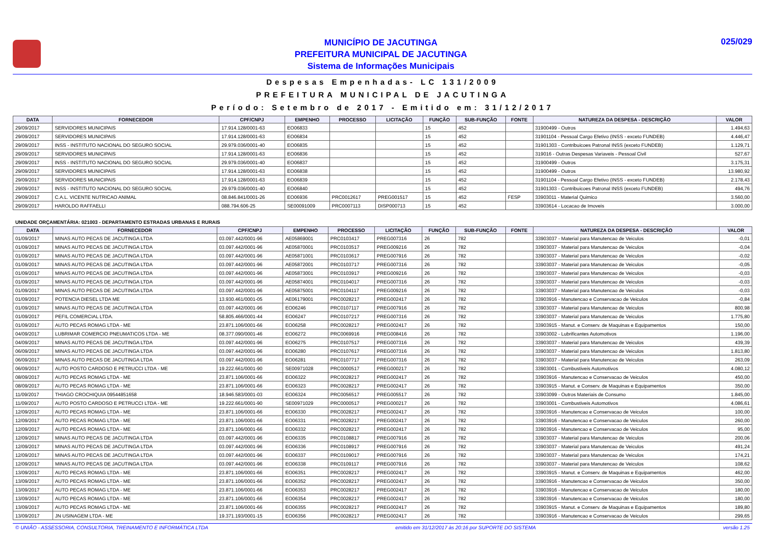MUNICÍPIO DE JACUTINGA
PREFEITURA MUNICIPAL DE JACUTINGA
Sistema de Informações Municipais
025/029
Despesas Empenhadas- LC 131/2009
PREFEITURA MUNICIPAL DE JACUTINGA
Período: Setembro de 2017 - Emitido em: 31/12/2017
| DATA | FORNECEDOR | CPF/CNPJ | EMPENHO | PROCESSO | LICITAÇÃO | FUNÇÃO | SUB-FUNÇÃO | FONTE | NATUREZA DA DESPESA - DESCRIÇÃO | VALOR |
| --- | --- | --- | --- | --- | --- | --- | --- | --- | --- | --- |
| 29/09/2017 | SERVIDORES MUNICIPAIS | 17.914.128/0001-63 | EO06833 | | | 15 | 452 | | 31900499 - Outros | 1.494,63 |
| 29/09/2017 | SERVIDORES MUNICIPAIS | 17.914.128/0001-63 | EO06834 | | | 15 | 452 | | 31901104 - Pessoal Cargo Efetivo (INSS - exceto FUNDEB) | 4.446,47 |
| 29/09/2017 | INSS - INSTITUTO NACIONAL DO SEGURO SOCIAL | 29.979.036/0001-40 | EO06835 | | | 15 | 452 | | 31901303 - Contribuicoes Patronal INSS (exceto FUNDEB) | 1.129,71 |
| 29/09/2017 | SERVIDORES MUNICIPAIS | 17.914.128/0001-63 | EO06836 | | | 15 | 452 | | 319016 - Outras Despesas Variaveis - Pessoal Civil | 527,67 |
| 29/09/2017 | INSS - INSTITUTO NACIONAL DO SEGURO SOCIAL | 29.979.036/0001-40 | EO06837 | | | 15 | 452 | | 31900499 - Outros | 3.175,31 |
| 29/09/2017 | SERVIDORES MUNICIPAIS | 17.914.128/0001-63 | EO06838 | | | 15 | 452 | | 31900499 - Outros | 13.980,92 |
| 29/09/2017 | SERVIDORES MUNICIPAIS | 17.914.128/0001-63 | EO06839 | | | 15 | 452 | | 31901104 - Pessoal Cargo Efetivo (INSS - exceto FUNDEB) | 2.178,43 |
| 29/09/2017 | INSS - INSTITUTO NACIONAL DO SEGURO SOCIAL | 29.979.036/0001-40 | EO06840 | | | 15 | 452 | | 31901303 - Contribuicoes Patronal INSS (exceto FUNDEB) | 494,76 |
| 29/09/2017 | C.A.L. VICENTE NUTRICAO ANIMAL | 08.846.841/0001-26 | EO06936 | PRC0012617 | PREG001517 | 15 | 452 | FESP | 33903011 - Material Quimico | 3.560,00 |
| 29/09/2017 | HAROLDO RAFFAELLI | 088.794.606-25 | SE00091009 | PRC0007113 | DISP000713 | 15 | 452 | | 33903614 - Locacao de Imoveis | 3.000,00 |
UNIDADE ORÇAMENTÁRIA: 021003 - DEPARTAMENTO ESTRADAS URBANAS E RURAIS
| DATA | FORNECEDOR | CPF/CNPJ | EMPENHO | PROCESSO | LICITAÇÃO | FUNÇÃO | SUB-FUNÇÃO | FONTE | NATUREZA DA DESPESA - DESCRIÇÃO | VALOR |
| --- | --- | --- | --- | --- | --- | --- | --- | --- | --- | --- |
| 01/09/2017 | MINAS AUTO PECAS DE JACUTINGA LTDA | 03.097.442/0001-96 | AE05869001 | PRC0103417 | PREG007316 | 26 | 782 | | 33903037 - Material para Manutencao de Veiculos | -0,01 |
| 01/09/2017 | MINAS AUTO PECAS DE JACUTINGA LTDA | 03.097.442/0001-96 | AE05870001 | PRC0103517 | PREG009216 | 26 | 782 | | 33903037 - Material para Manutencao de Veiculos | -0,04 |
| 01/09/2017 | MINAS AUTO PECAS DE JACUTINGA LTDA | 03.097.442/0001-96 | AE05871001 | PRC0103617 | PREG007916 | 26 | 782 | | 33903037 - Material para Manutencao de Veiculos | -0,02 |
| 01/09/2017 | MINAS AUTO PECAS DE JACUTINGA LTDA | 03.097.442/0001-96 | AE05872001 | PRC0103717 | PREG007316 | 26 | 782 | | 33903037 - Material para Manutencao de Veiculos | -0,05 |
| 01/09/2017 | MINAS AUTO PECAS DE JACUTINGA LTDA | 03.097.442/0001-96 | AE05873001 | PRC0103917 | PREG009216 | 26 | 782 | | 33903037 - Material para Manutencao de Veiculos | -0,03 |
| 01/09/2017 | MINAS AUTO PECAS DE JACUTINGA LTDA | 03.097.442/0001-96 | AE05874001 | PRC0104017 | PREG007316 | 26 | 782 | | 33903037 - Material para Manutencao de Veiculos | -0,03 |
| 01/09/2017 | MINAS AUTO PECAS DE JACUTINGA LTDA | 03.097.442/0001-96 | AE05875001 | PRC0104117 | PREG009216 | 26 | 782 | | 33903037 - Material para Manutencao de Veiculos | -0,03 |
| 01/09/2017 | POTENCIA DIESEL LTDA ME | 13.930.461/0001-05 | AE06179001 | PRC0028217 | PREG002417 | 26 | 782 | | 33903916 - Manutencao e Conservacao de Veiculos | -0,84 |
| 01/09/2017 | MINAS AUTO PECAS DE JACUTINGA LTDA | 03.097.442/0001-96 | EO06246 | PRC0107117 | PREG007916 | 26 | 782 | | 33903037 - Material para Manutencao de Veiculos | 800,98 |
| 01/09/2017 | PEFIL COMERCIAL LTDA. | 58.805.466/0001-44 | EO06247 | PRC0107217 | PREG007316 | 26 | 782 | | 33903037 - Material para Manutencao de Veiculos | 1.775,80 |
| 01/09/2017 | AUTO PECAS ROMAG LTDA - ME | 23.871.106/0001-66 | EO06258 | PRC0028217 | PREG002417 | 26 | 782 | | 33903915 - Manut. e Conserv. de Maquinas e Equipamentos | 150,00 |
| 04/09/2017 | LUBRIMAR COMERCIO PNEUMATICOS LTDA - ME | 08.377.090/0001-46 | EO06272 | PRC0069916 | PREG008416 | 26 | 782 | | 33903002 - Lubrificantes Automotivos | 1.196,00 |
| 04/09/2017 | MINAS AUTO PECAS DE JACUTINGA LTDA | 03.097.442/0001-96 | EO06275 | PRC0107517 | PREG007316 | 26 | 782 | | 33903037 - Material para Manutencao de Veiculos | 439,39 |
| 06/09/2017 | MINAS AUTO PECAS DE JACUTINGA LTDA | 03.097.442/0001-96 | EO06280 | PRC0107617 | PREG007316 | 26 | 782 | | 33903037 - Material para Manutencao de Veiculos | 1.813,80 |
| 06/09/2017 | MINAS AUTO PECAS DE JACUTINGA LTDA | 03.097.442/0001-96 | EO06281 | PRC0107717 | PREG007316 | 26 | 782 | | 33903037 - Material para Manutencao de Veiculos | 263,09 |
| 06/09/2017 | AUTO POSTO CARDOSO E PETRUCCI LTDA - ME | 19.222.661/0001-90 | SE00971028 | PRC0000517 | PREG000217 | 26 | 782 | | 33903001 - Combustiveis Automotivos | 4.080,12 |
| 08/09/2017 | AUTO PECAS ROMAG LTDA - ME | 23.871.106/0001-66 | EO06322 | PRC0028217 | PREG002417 | 26 | 782 | | 33903916 - Manutencao e Conservacao de Veiculos | 450,00 |
| 08/09/2017 | AUTO PECAS ROMAG LTDA - ME | 23.871.106/0001-66 | EO06323 | PRC0028217 | PREG002417 | 26 | 782 | | 33903915 - Manut. e Conserv. de Maquinas e Equipamentos | 350,00 |
| 11/09/2017 | THIAGO CROCHIQUIA 09544851658 | 18.946.583/0001-03 | EO06324 | PRC0056517 | PREG005517 | 26 | 782 | | 33903099 - Outros Materiais de Consumo | 1.845,00 |
| 11/09/2017 | AUTO POSTO CARDOSO E PETRUCCI LTDA - ME | 19.222.661/0001-90 | SE00971029 | PRC0000517 | PREG000217 | 26 | 782 | | 33903001 - Combustiveis Automotivos | 4.086,61 |
| 12/09/2017 | AUTO PECAS ROMAG LTDA - ME | 23.871.106/0001-66 | EO06330 | PRC0028217 | PREG002417 | 26 | 782 | | 33903916 - Manutencao e Conservacao de Veiculos | 100,00 |
| 12/09/2017 | AUTO PECAS ROMAG LTDA - ME | 23.871.106/0001-66 | EO06331 | PRC0028217 | PREG002417 | 26 | 782 | | 33903916 - Manutencao e Conservacao de Veiculos | 260,00 |
| 12/09/2017 | AUTO PECAS ROMAG LTDA - ME | 23.871.106/0001-66 | EO06332 | PRC0028217 | PREG002417 | 26 | 782 | | 33903916 - Manutencao e Conservacao de Veiculos | 95,00 |
| 12/09/2017 | MINAS AUTO PECAS DE JACUTINGA LTDA | 03.097.442/0001-96 | EO06335 | PRC0108817 | PREG007916 | 26 | 782 | | 33903037 - Material para Manutencao de Veiculos | 200,06 |
| 12/09/2017 | MINAS AUTO PECAS DE JACUTINGA LTDA | 03.097.442/0001-96 | EO06336 | PRC0108917 | PREG007916 | 26 | 782 | | 33903037 - Material para Manutencao de Veiculos | 491,24 |
| 12/09/2017 | MINAS AUTO PECAS DE JACUTINGA LTDA | 03.097.442/0001-96 | EO06337 | PRC0109017 | PREG007916 | 26 | 782 | | 33903037 - Material para Manutencao de Veiculos | 174,21 |
| 12/09/2017 | MINAS AUTO PECAS DE JACUTINGA LTDA | 03.097.442/0001-96 | EO06338 | PRC0109117 | PREG007916 | 26 | 782 | | 33903037 - Material para Manutencao de Veiculos | 108,62 |
| 13/09/2017 | AUTO PECAS ROMAG LTDA - ME | 23.871.106/0001-66 | EO06351 | PRC0028217 | PREG002417 | 26 | 782 | | 33903915 - Manut. e Conserv. de Maquinas e Equipamentos | 462,00 |
| 13/09/2017 | AUTO PECAS ROMAG LTDA - ME | 23.871.106/0001-66 | EO06352 | PRC0028217 | PREG002417 | 26 | 782 | | 33903916 - Manutencao e Conservacao de Veiculos | 350,00 |
| 13/09/2017 | AUTO PECAS ROMAG LTDA - ME | 23.871.106/0001-66 | EO06353 | PRC0028217 | PREG002417 | 26 | 782 | | 33903916 - Manutencao e Conservacao de Veiculos | 180,00 |
| 13/09/2017 | AUTO PECAS ROMAG LTDA - ME | 23.871.106/0001-66 | EO06354 | PRC0028217 | PREG002417 | 26 | 782 | | 33903916 - Manutencao e Conservacao de Veiculos | 180,00 |
| 13/09/2017 | AUTO PECAS ROMAG LTDA - ME | 23.871.106/0001-66 | EO06355 | PRC0028217 | PREG002417 | 26 | 782 | | 33903915 - Manut. e Conserv. de Maquinas e Equipamentos | 189,80 |
| 13/09/2017 | JN USINAGEM LTDA - ME | 19.371.193/0001-15 | EO06356 | PRC0028217 | PREG002417 | 26 | 782 | | 33903916 - Manutencao e Conservacao de Veiculos | 299,65 |
© UNIÃO - ASSESSORIA, CONSULTORIA, TREINAMENTO E INFORMÁTICA LTDA emitido em 31/12/2017 às 20:16 por SUPORTE DO SISTEMA versão 1.25